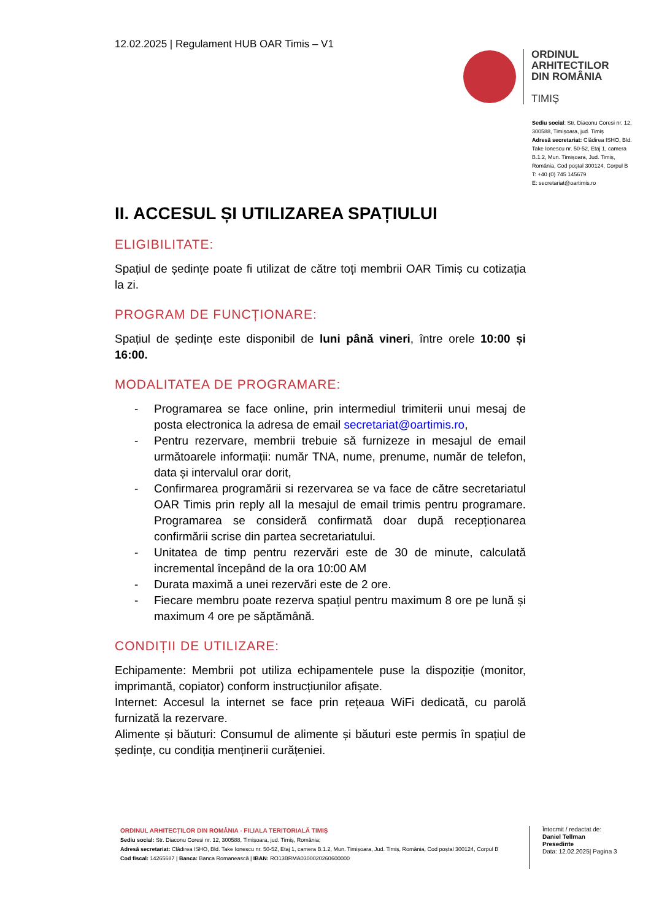12.02.2025 | Regulament HUB OAR Timis – V1
ORDINUL
ARHITECTILOR
DIN ROMÂNIA
TIMIȘ
Sediu social: Str. Diaconu Coresi nr. 12, 300588, Timișoara, jud. Timiș
Adresă secretariat: Clădirea ISHO, Bld. Take Ionescu nr. 50-52, Etaj 1, camera B.1.2, Mun. Timișoara, Jud. Timiș, România, Cod poștal 300124, Corpul B
T: +40 (0) 745 145679
E: secretariat@oartimis.ro
II. ACCESUL ȘI UTILIZAREA SPAȚIULUI
ELIGIBILITATE:
Spațiul de ședințe poate fi utilizat de către toți membrii OAR Timiș cu cotizația la zi.
PROGRAM DE FUNCȚIONARE:
Spațiul de ședințe este disponibil de luni până vineri, între orele 10:00 și 16:00.
MODALITATEA DE PROGRAMARE:
- Programarea se face online, prin intermediul trimiterii unui mesaj de posta electronica la adresa de email secretariat@oartimis.ro,
- Pentru rezervare, membrii trebuie să furnizeze in mesajul de email următoarele informații: număr TNA, nume, prenume, număr de telefon, data și intervalul orar dorit,
- Confirmarea programării si rezervarea se va face de către secretariatul OAR Timis prin reply all la mesajul de email trimis pentru programare. Programarea se consideră confirmată doar după recepționarea confirmării scrise din partea secretariatului.
- Unitatea de timp pentru rezervări este de 30 de minute, calculată incremental începând de la ora 10:00 AM
- Durata maximă a unei rezervări este de 2 ore.
- Fiecare membru poate rezerva spațiul pentru maximum 8 ore pe lună și maximum 4 ore pe săptămână.
CONDIȚII DE UTILIZARE:
Echipamente: Membrii pot utiliza echipamentele puse la dispoziție (monitor, imprimantă, copiator) conform instrucțiunilor afișate.
Internet: Accesul la internet se face prin rețeaua WiFi dedicată, cu parolă furnizată la rezervare.
Alimente și băuturi: Consumul de alimente și băuturi este permis în spațiul de ședințe, cu condiția menținerii curățeniei.
ORDINUL ARHITECȚILOR DIN ROMÂNIA - FILIALA TERITORIALĂ TIMIȘ
Sediu social: Str. Diaconu Coresi nr. 12, 300588, Timișoara, jud. Timiș, România;
Adresă secretariat: Clădirea ISHO, Bld. Take Ionescu nr. 50-52, Etaj 1, camera B.1.2, Mun. Timișoara, Jud. Timiș, România, Cod poștal 300124, Corpul B
Cod fiscal: 14265687 | Banca: Banca Romanească | IBAN: RO13BRMA0300020260600000
Întocmit / redactat de:
Daniel Tellman
Presedinte
Data: 12.02.2025| Pagina 3